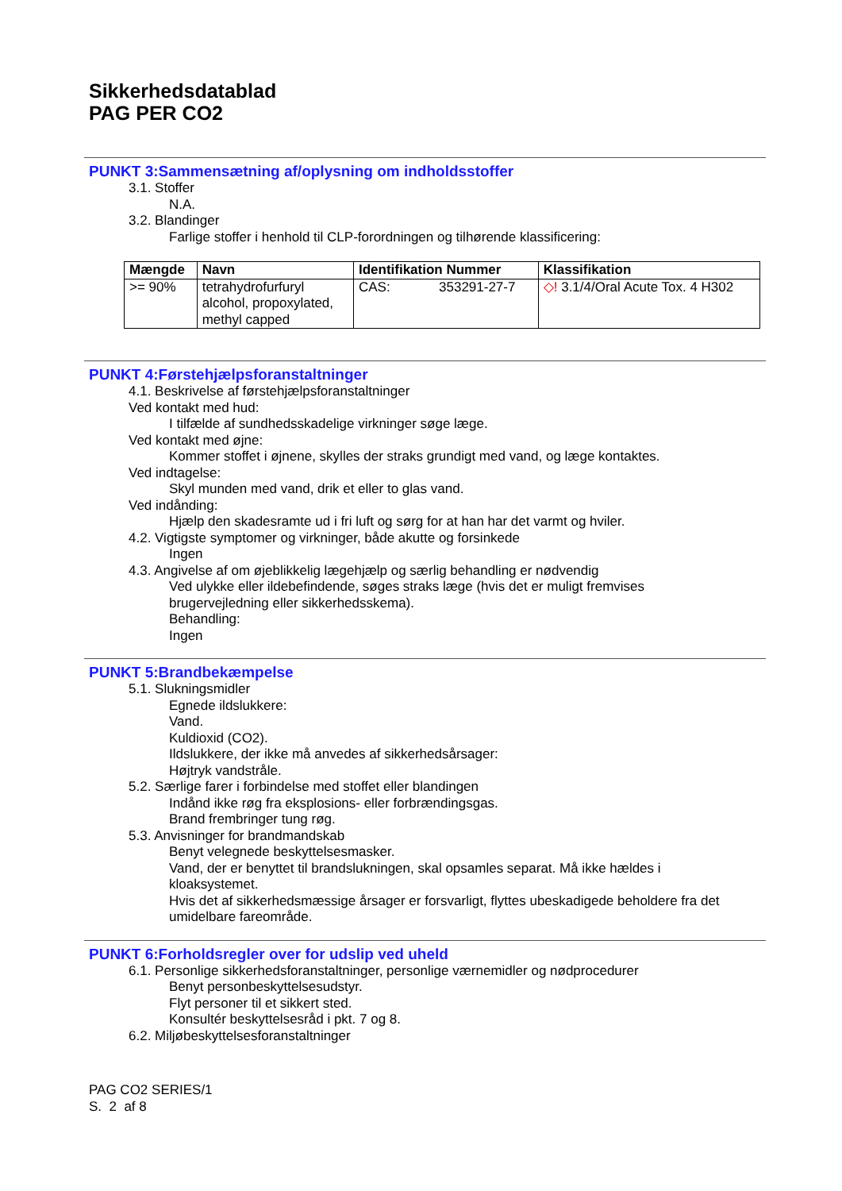Sikkerhedsdatablad
PAG PER CO2
PUNKT 3:Sammensætning af/oplysning om indholdsstoffer
3.1. Stoffer
N.A.
3.2. Blandinger
Farlige stoffer i henhold til CLP-forordningen og tilhørende klassificering:
| Mængde | Navn | Identifikation Nummer | Klassifikation |
| --- | --- | --- | --- |
| >= 90% | tetrahydrofurfuryl alcohol, propoxylated, methyl capped | CAS: 353291-27-7 | ◇! 3.1/4/Oral Acute Tox. 4 H302 |
PUNKT 4:Førstehjælpsforanstaltninger
4.1. Beskrivelse af førstehjælpsforanstaltninger
Ved kontakt med hud:
I tilfælde af sundhedsskadelige virkninger søge læge.
Ved kontakt med øjne:
Kommer stoffet i øjnene, skylles der straks grundigt med vand, og læge kontaktes.
Ved indtagelse:
Skyl munden med vand, drik et eller to glas vand.
Ved indånding:
Hjælp den skadesramte ud i fri luft og sørg for at han har det varmt og hviler.
4.2. Vigtigste symptomer og virkninger, både akutte og forsinkede
Ingen
4.3. Angivelse af om øjeblikkelig lægehjælp og særlig behandling er nødvendig
Ved ulykke eller ildebefindende, søges straks læge (hvis det er muligt fremvises
brugervejledning eller sikkerhedsskema).
Behandling:
Ingen
PUNKT 5:Brandbekæmpelse
5.1. Slukningsmidler
Egnede ildslukkere:
Vand.
Kuldioxid (CO2).
Ildslukkere, der ikke må anvedes af sikkerhedsårsager:
Højtryk vandstråle.
5.2. Særlige farer i forbindelse med stoffet eller blandingen
Indånd ikke røg fra eksplosions- eller forbrændingsgas.
Brand frembringer tung røg.
5.3. Anvisninger for brandmandskab
Benyt velegnede beskyttelsesmasker.
Vand, der er benyttet til brandslukningen, skal opsamles separat. Må ikke hældes i
kloaksystemet.
Hvis det af sikkerhedsmæssige årsager er forsvarligt, flyttes ubeskadigede beholdere fra det
umidelbare fareområde.
PUNKT 6:Forholdsregler over for udslip ved uheld
6.1. Personlige sikkerhedsforanstaltninger, personlige værnemidler og nødprocedurer
Benyt personbeskyttelsesudstyr.
Flyt personer til et sikkert sted.
Konsultér beskyttelsesråd i pkt. 7 og 8.
6.2. Miljøbeskyttelsesforanstaltninger
PAG CO2 SERIES/1
S. 2 af 8